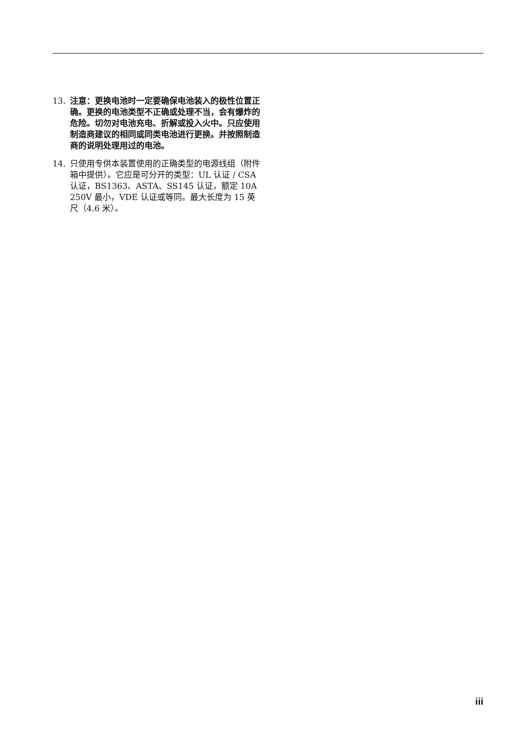13. 注意：更换电池时一定要确保电池装入的极性位置正确。更换的电池类型不正确或处理不当，会有爆炸的危险。切勿对电池充电、折解或投入火中。只应使用制造商建议的相同或同类电池进行更换。并按照制造商的说明处理用过的电池。
14. 只使用专供本装置使用的正确类型的电源线组（附件箱中提供）。它应是可分开的类型：UL 认证 / CSA 认证，BS1363、ASTA、SS145 认证，额定 10A 250V 最小，VDE 认证或等同。最大长度为 15 英尺（4.6 米）。
iii